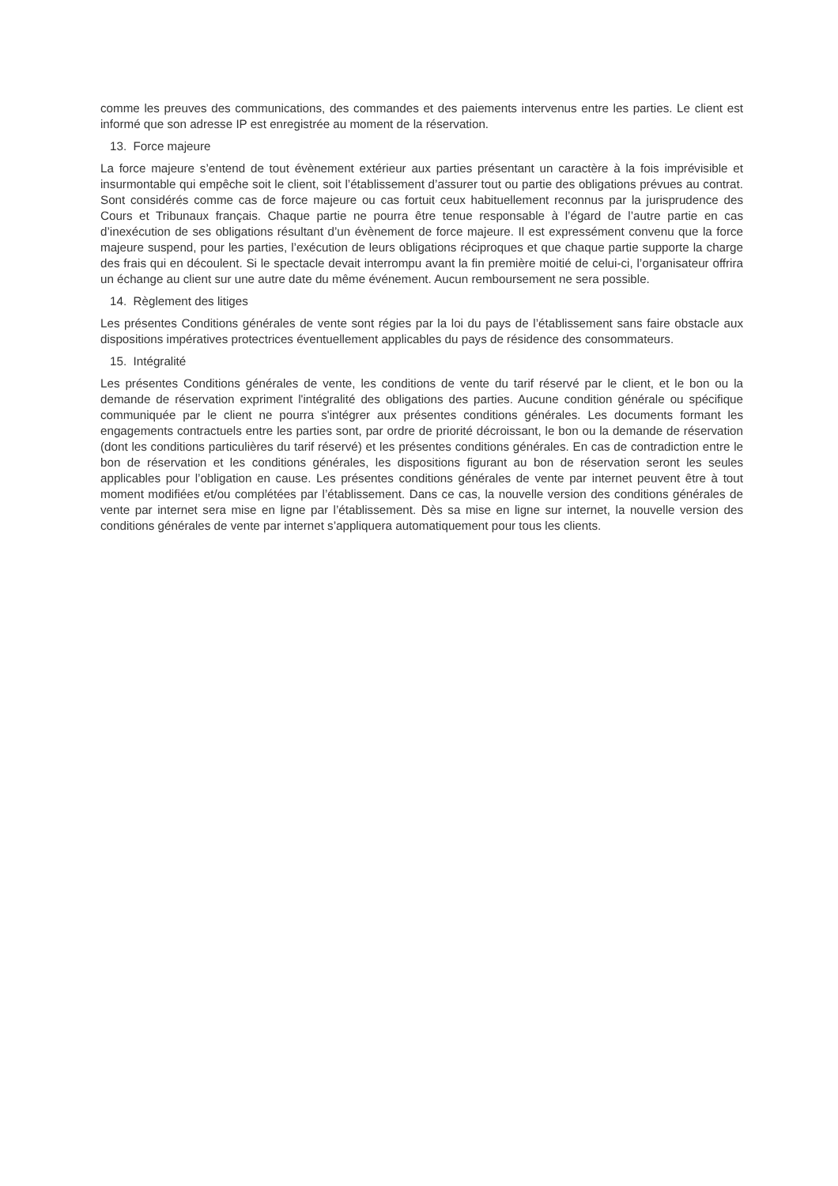comme les preuves des communications, des commandes et des paiements intervenus entre les parties. Le client est informé que son adresse IP est enregistrée au moment de la réservation.
13. Force majeure
La force majeure s’entend de tout évènement extérieur aux parties présentant un caractère à la fois imprévisible et insurmontable qui empêche soit le client, soit l’établissement d’assurer tout ou partie des obligations prévues au contrat. Sont considérés comme cas de force majeure ou cas fortuit ceux habituellement reconnus par la jurisprudence des Cours et Tribunaux français. Chaque partie ne pourra être tenue responsable à l’égard de l’autre partie en cas d’inexécution de ses obligations résultant d’un évènement de force majeure. Il est expressément convenu que la force majeure suspend, pour les parties, l’exécution de leurs obligations réciproques et que chaque partie supporte la charge des frais qui en découlent. Si le spectacle devait interrompu avant la fin première moitié de celui-ci, l’organisateur offrira un échange au client sur une autre date du même événement. Aucun remboursement ne sera possible.
14. Règlement des litiges
Les présentes Conditions générales de vente sont régies par la loi du pays de l’établissement sans faire obstacle aux dispositions impératives protectrices éventuellement applicables du pays de résidence des consommateurs.
15. Intégralité
Les présentes Conditions générales de vente, les conditions de vente du tarif réservé par le client, et le bon ou la demande de réservation expriment l'intégralité des obligations des parties. Aucune condition générale ou spécifique communiquée par le client ne pourra s'intégrer aux présentes conditions générales. Les documents formant les engagements contractuels entre les parties sont, par ordre de priorité décroissant, le bon ou la demande de réservation (dont les conditions particulières du tarif réservé) et les présentes conditions générales. En cas de contradiction entre le bon de réservation et les conditions générales, les dispositions figurant au bon de réservation seront les seules applicables pour l’obligation en cause. Les présentes conditions générales de vente par internet peuvent être à tout moment modifiées et/ou complétées par l’établissement. Dans ce cas, la nouvelle version des conditions générales de vente par internet sera mise en ligne par l’établissement. Dès sa mise en ligne sur internet, la nouvelle version des conditions générales de vente par internet s’appliquera automatiquement pour tous les clients.